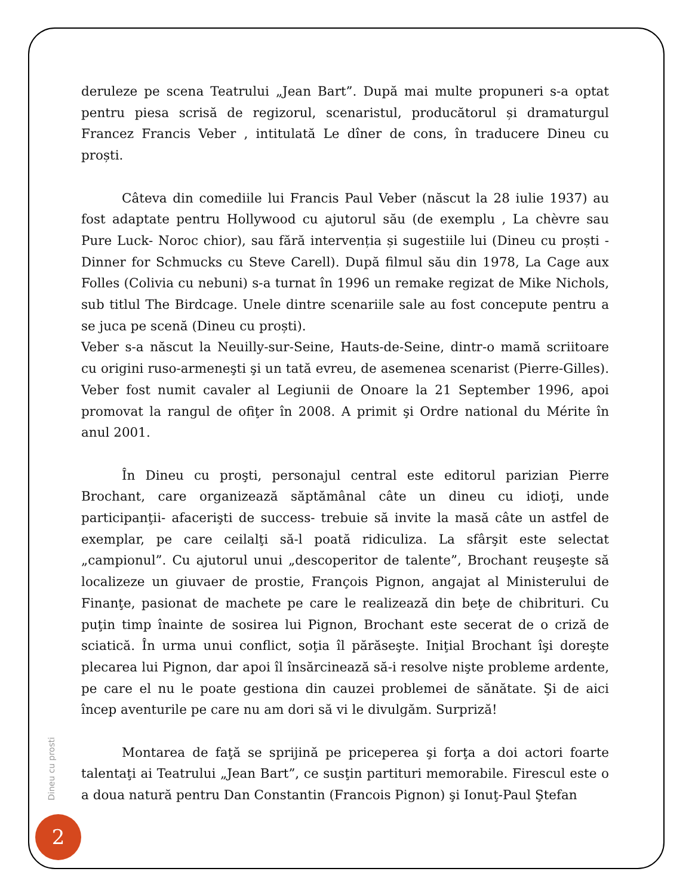deruleze pe scena Teatrului „Jean Bart”. După mai multe propuneri s-a optat pentru piesa scrisă de regizorul, scenaristul, producătorul și dramaturgul Francez Francis Veber , intitulată Le dîner de cons, în traducere Dineu cu proști.
Câteva din comediile lui Francis Paul Veber (născut la 28 iulie 1937) au fost adaptate pentru Hollywood cu ajutorul său (de exemplu , La chèvre sau Pure Luck- Noroc chior), sau fără intervenția și sugestiile lui (Dineu cu proști - Dinner for Schmucks cu Steve Carell). După filmul său din 1978, La Cage aux Folles (Colivia cu nebuni) s-a turnat în 1996 un remake regizat de Mike Nichols, sub titlul The Birdcage. Unele dintre scenariile sale au fost concepute pentru a se juca pe scenă (Dineu cu proști).
Veber s-a născut la Neuilly-sur-Seine, Hauts-de-Seine, dintr-o mamă scriitoare cu origini ruso-armeneşti şi un tată evreu, de asemenea scenarist (Pierre-Gilles). Veber fost numit cavaler al Legiunii de Onoare la 21 September 1996, apoi promovat la rangul de ofiţer în 2008. A primit şi Ordre national du Mérite în anul 2001.
În Dineu cu proşti, personajul central este editorul parizian Pierre Brochant, care organizează săptămânal câte un dineu cu idioţi, unde participanţii- afacerişti de success- trebuie să invite la masă câte un astfel de exemplar, pe care ceilalţi să-l poată ridiculiza. La sfârşit este selectat „campionul”. Cu ajutorul unui „descoperitor de talente”, Brochant reuşeşte să localizeze un giuvaer de prostie, François Pignon, angajat al Ministerului de Finanţe, pasionat de machete pe care le realizează din beţe de chibrituri. Cu puţin timp înainte de sosirea lui Pignon, Brochant este secerat de o criză de sciatică. În urma unui conflict, soţia îl părăseşte. Iniţial Brochant îşi doreşte plecarea lui Pignon, dar apoi îl însărcinează să-i resolve nişte probleme ardente, pe care el nu le poate gestiona din cauzei problemei de sănătate. Şi de aici încep aventurile pe care nu am dori să vi le divulgăm. Surpriză!
Montarea de faţă se sprijină pe priceperea şi forţa a doi actori foarte talentaţi ai Teatrului „Jean Bart”, ce susţin partituri memorabile. Firescul este o a doua natură pentru Dan Constantin (Francois Pignon) şi Ionuţ-Paul Ştefan
Dineu cu prosti
2